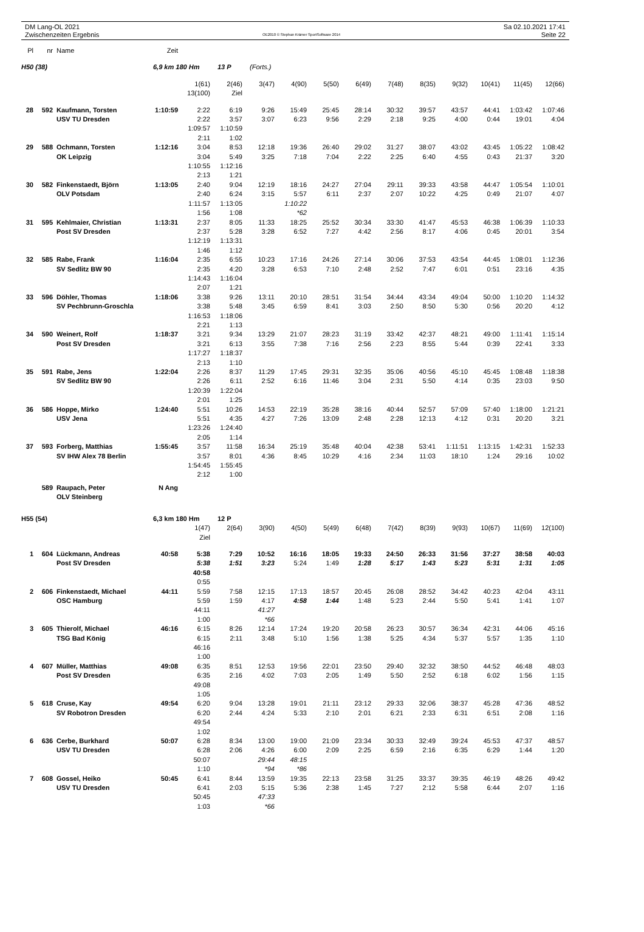DM Lang-OL 2021
Zwischenzeiten Ergebnis
OE2010 © Stephan Krämer SportSoftware 2014
Sa 02.10.2021 17:41
Seite 22
| Pl | nr | Name | Zeit | | | | | | | | | | | | |
| H50 (38) | | | 6,9 km 180 Hm | | 13 P | (Forts.) | | | | | | | | | |
| | | | | 1(61) | 2(46) | 3(47) | 4(90) | 5(50) | 6(49) | 7(48) | 8(35) | 9(32) | 10(41) | 11(45) | 12(66) |
| | | | | 13(100) | Ziel | | | | | | | | | | |
| 28 | 592 | Kaufmann, Torsten | 1:10:59 | 2:22 | 6:19 | 9:26 | 15:49 | 25:45 | 28:14 | 30:32 | 39:57 | 43:57 | 44:41 | 1:03:42 | 1:07:46 |
| | | USV TU Dresden | | 2:22 | 3:57 | 3:07 | 6:23 | 9:56 | 2:29 | 2:18 | 9:25 | 4:00 | 0:44 | 19:01 | 4:04 |
| | | | | 1:09:57 | 1:10:59 | | | | | | | | | | |
| | | | | 2:11 | 1:02 | | | | | | | | | | |
| 29 | 588 | Ochmann, Torsten | 1:12:16 | 3:04 | 8:53 | 12:18 | 19:36 | 26:40 | 29:02 | 31:27 | 38:07 | 43:02 | 43:45 | 1:05:22 | 1:08:42 |
| | | OK Leipzig | | 3:04 | 5:49 | 3:25 | 7:18 | 7:04 | 2:22 | 2:25 | 6:40 | 4:55 | 0:43 | 21:37 | 3:20 |
| | | | | 1:10:55 | 1:12:16 | | | | | | | | | | |
| | | | | 2:13 | 1:21 | | | | | | | | | | |
| 30 | 582 | Finkenstaedt, Björn | 1:13:05 | 2:40 | 9:04 | 12:19 | 18:16 | 24:27 | 27:04 | 29:11 | 39:33 | 43:58 | 44:47 | 1:05:54 | 1:10:01 |
| | | OLV Potsdam | | 2:40 | 6:24 | 3:15 | 5:57 | 6:11 | 2:37 | 2:07 | 10:22 | 4:25 | 0:49 | 21:07 | 4:07 |
| | | | | 1:11:57 | 1:13:05 | | 1:10:22 | | | | | | | | |
| | | | | 1:56 | 1:08 | | *62 | | | | | | | | |
| 31 | 595 | Kehlmaier, Christian | 1:13:31 | 2:37 | 8:05 | 11:33 | 18:25 | 25:52 | 30:34 | 33:30 | 41:47 | 45:53 | 46:38 | 1:06:39 | 1:10:33 |
| | | Post SV Dresden | | 2:37 | 5:28 | 3:28 | 6:52 | 7:27 | 4:42 | 2:56 | 8:17 | 4:06 | 0:45 | 20:01 | 3:54 |
| | | | | 1:12:19 | 1:13:31 | | | | | | | | | | |
| | | | | 1:46 | 1:12 | | | | | | | | | | |
| 32 | 585 | Rabe, Frank | 1:16:04 | 2:35 | 6:55 | 10:23 | 17:16 | 24:26 | 27:14 | 30:06 | 37:53 | 43:54 | 44:45 | 1:08:01 | 1:12:36 |
| | | SV Sedlitz BW 90 | | 2:35 | 4:20 | 3:28 | 6:53 | 7:10 | 2:48 | 2:52 | 7:47 | 6:01 | 0:51 | 23:16 | 4:35 |
| | | | | 1:14:43 | 1:16:04 | | | | | | | | | | |
| | | | | 2:07 | 1:21 | | | | | | | | | | |
| 33 | 596 | Döhler, Thomas | 1:18:06 | 3:38 | 9:26 | 13:11 | 20:10 | 28:51 | 31:54 | 34:44 | 43:34 | 49:04 | 50:00 | 1:10:20 | 1:14:32 |
| | | SV Pechbrunn-Groschla | | 3:38 | 5:48 | 3:45 | 6:59 | 8:41 | 3:03 | 2:50 | 8:50 | 5:30 | 0:56 | 20:20 | 4:12 |
| | | | | 1:16:53 | 1:18:06 | | | | | | | | | | |
| | | | | 2:21 | 1:13 | | | | | | | | | | |
| 34 | 590 | Weinert, Rolf | 1:18:37 | 3:21 | 9:34 | 13:29 | 21:07 | 28:23 | 31:19 | 33:42 | 42:37 | 48:21 | 49:00 | 1:11:41 | 1:15:14 |
| | | Post SV Dresden | | 3:21 | 6:13 | 3:55 | 7:38 | 7:16 | 2:56 | 2:23 | 8:55 | 5:44 | 0:39 | 22:41 | 3:33 |
| | | | | 1:17:27 | 1:18:37 | | | | | | | | | | |
| | | | | 2:13 | 1:10 | | | | | | | | | | |
| 35 | 591 | Rabe, Jens | 1:22:04 | 2:26 | 8:37 | 11:29 | 17:45 | 29:31 | 32:35 | 35:06 | 40:56 | 45:10 | 45:45 | 1:08:48 | 1:18:38 |
| | | SV Sedlitz BW 90 | | 2:26 | 6:11 | 2:52 | 6:16 | 11:46 | 3:04 | 2:31 | 5:50 | 4:14 | 0:35 | 23:03 | 9:50 |
| | | | | 1:20:39 | 1:22:04 | | | | | | | | | | |
| | | | | 2:01 | 1:25 | | | | | | | | | | |
| 36 | 586 | Hoppe, Mirko | 1:24:40 | 5:51 | 10:26 | 14:53 | 22:19 | 35:28 | 38:16 | 40:44 | 52:57 | 57:09 | 57:40 | 1:18:00 | 1:21:21 |
| | | USV Jena | | 5:51 | 4:35 | 4:27 | 7:26 | 13:09 | 2:48 | 2:28 | 12:13 | 4:12 | 0:31 | 20:20 | 3:21 |
| | | | | 1:23:26 | 1:24:40 | | | | | | | | | | |
| | | | | 2:05 | 1:14 | | | | | | | | | | |
| 37 | 593 | Forberg, Matthias | 1:55:45 | 3:57 | 11:58 | 16:34 | 25:19 | 35:48 | 40:04 | 42:38 | 53:41 | 1:11:51 | 1:13:15 | 1:42:31 | 1:52:33 |
| | | SV IHW Alex 78 Berlin | | 3:57 | 8:01 | 4:36 | 8:45 | 10:29 | 4:16 | 2:34 | 11:03 | 18:10 | 1:24 | 29:16 | 10:02 |
| | | | | 1:54:45 | 1:55:45 | | | | | | | | | | |
| | | | | 2:12 | 1:00 | | | | | | | | | | |
| | 589 | Raupach, Peter | N Ang | | | | | | | | | | | | |
| | | OLV Steinberg | | | | | | | | | | | | | |
| H55 (54) | | | 6,3 km 180 Hm | | 12 P | | | | | | | | | | |
| | | | | 1(47) | 2(64) | 3(90) | 4(50) | 5(49) | 6(48) | 7(42) | 8(39) | 9(93) | 10(67) | 11(69) | 12(100) |
| | | | | Ziel | | | | | | | | | | | |
| 1 | 604 | Lückmann, Andreas | 40:58 | 5:38 | 7:29 | 10:52 | 16:16 | 18:05 | 19:33 | 24:50 | 26:33 | 31:56 | 37:27 | 38:58 | 40:03 |
| | | Post SV Dresden | | 5:38 | 1:51 | 3:23 | 5:24 | 1:49 | 1:28 | 5:17 | 1:43 | 5:23 | 5:31 | 1:31 | 1:05 |
| | | | | 40:58 | | | | | | | | | | | |
| | | | | 0:55 | | | | | | | | | | | |
| 2 | 606 | Finkenstaedt, Michael | 44:11 | 5:59 | 7:58 | 12:15 | 17:13 | 18:57 | 20:45 | 26:08 | 28:52 | 34:42 | 40:23 | 42:04 | 43:11 |
| | | OSC Hamburg | | 5:59 | 1:59 | 4:17 | 4:58 | 1:44 | 1:48 | 5:23 | 2:44 | 5:50 | 5:41 | 1:41 | 1:07 |
| | | | | 44:11 | | 41:27 | | | | | | | | | |
| | | | | 1:00 | | *66 | | | | | | | | | |
| 3 | 605 | Thierolf, Michael | 46:16 | 6:15 | 8:26 | 12:14 | 17:24 | 19:20 | 20:58 | 26:23 | 30:57 | 36:34 | 42:31 | 44:06 | 45:16 |
| | | TSG Bad König | | 6:15 | 2:11 | 3:48 | 5:10 | 1:56 | 1:38 | 5:25 | 4:34 | 5:37 | 5:57 | 1:35 | 1:10 |
| | | | | 46:16 | | | | | | | | | | | |
| | | | | 1:00 | | | | | | | | | | | |
| 4 | 607 | Müller, Matthias | 49:08 | 6:35 | 8:51 | 12:53 | 19:56 | 22:01 | 23:50 | 29:40 | 32:32 | 38:50 | 44:52 | 46:48 | 48:03 |
| | | Post SV Dresden | | 6:35 | 2:16 | 4:02 | 7:03 | 2:05 | 1:49 | 5:50 | 2:52 | 6:18 | 6:02 | 1:56 | 1:15 |
| | | | | 49:08 | | | | | | | | | | | |
| | | | | 1:05 | | | | | | | | | | | |
| 5 | 618 | Cruse, Kay | 49:54 | 6:20 | 9:04 | 13:28 | 19:01 | 21:11 | 23:12 | 29:33 | 32:06 | 38:37 | 45:28 | 47:36 | 48:52 |
| | | SV Robotron Dresden | | 6:20 | 2:44 | 4:24 | 5:33 | 2:10 | 2:01 | 6:21 | 2:33 | 6:31 | 6:51 | 2:08 | 1:16 |
| | | | | 49:54 | | | | | | | | | | | |
| | | | | 1:02 | | | | | | | | | | | |
| 6 | 636 | Cerbe, Burkhard | 50:07 | 6:28 | 8:34 | 13:00 | 19:00 | 21:09 | 23:34 | 30:33 | 32:49 | 39:24 | 45:53 | 47:37 | 48:57 |
| | | USV TU Dresden | | 6:28 | 2:06 | 4:26 | 6:00 | 2:09 | 2:25 | 6:59 | 2:16 | 6:35 | 6:29 | 1:44 | 1:20 |
| | | | | 50:07 | | 29:44 | 48:15 | | | | | | | | |
| | | | | 1:10 | | *94 | *86 | | | | | | | | |
| 7 | 608 | Gossel, Heiko | 50:45 | 6:41 | 8:44 | 13:59 | 19:35 | 22:13 | 23:58 | 31:25 | 33:37 | 39:35 | 46:19 | 48:26 | 49:42 |
| | | USV TU Dresden | | 6:41 | 2:03 | 5:15 | 5:36 | 2:38 | 1:45 | 7:27 | 2:12 | 5:58 | 6:44 | 2:07 | 1:16 |
| | | | | 50:45 | | 47:33 | | | | | | | | | |
| | | | | 1:03 | | *66 | | | | | | | | | |